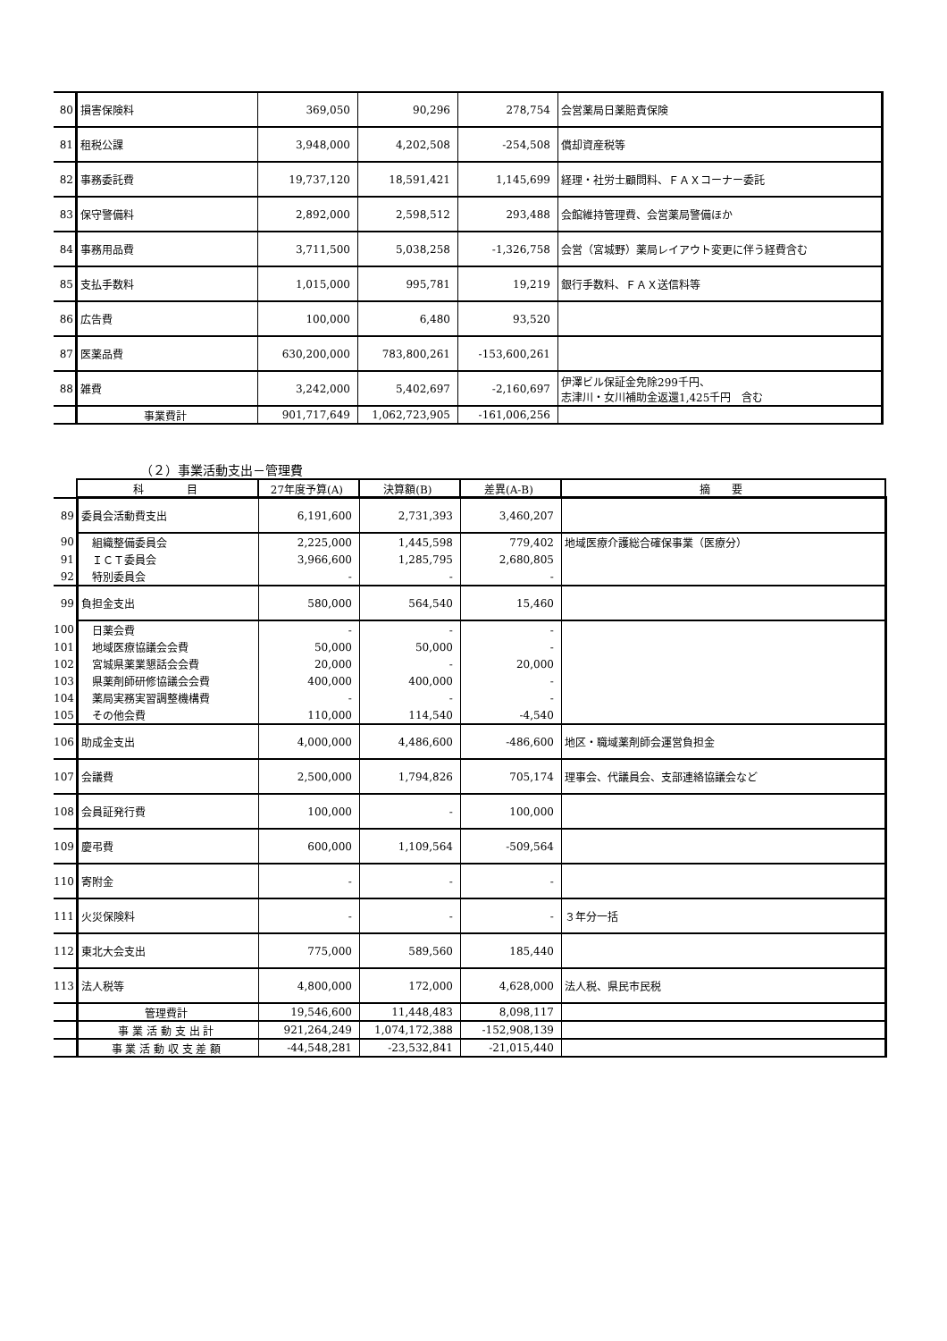| 80 | 損害保険料 | 369,050 | 90,296 | 278,754 | 会営薬局日薬賠責保険 |
| 81 | 租税公課 | 3,948,000 | 4,202,508 | -254,508 | 償却資産税等 |
| 82 | 事務委託費 | 19,737,120 | 18,591,421 | 1,145,699 | 経理・社労士顧問料、ＦＡＸコーナー委託 |
| 83 | 保守警備料 | 2,892,000 | 2,598,512 | 293,488 | 会館維持管理費、会営薬局警備ほか |
| 84 | 事務用品費 | 3,711,500 | 5,038,258 | -1,326,758 | 会営（宮城野）薬局レイアウト変更に伴う経費含む |
| 85 | 支払手数料 | 1,015,000 | 995,781 | 19,219 | 銀行手数料、ＦＡＸ送信料等 |
| 86 | 広告費 | 100,000 | 6,480 | 93,520 | |
| 87 | 医薬品費 | 630,200,000 | 783,800,261 | -153,600,261 | |
| 88 | 雑費 | 3,242,000 | 5,402,697 | -2,160,697 | 伊澤ビル保証金免除299千円、 志津川・女川補助金返還1,425千円 含む |
| | 事業費計 | 901,717,649 | 1,062,723,905 | -161,006,256 | |
（２）事業活動支出－管理費
| | 科 目 | 27年度予算(A) | 決算額(B) | 差異(A-B) | 摘 要 |
| 89 | 委員会活動費支出 | 6,191,600 | 2,731,393 | 3,460,207 | |
| 90 | 組織整備委員会 | 2,225,000 | 1,445,598 | 779,402 | 地域医療介護総合確保事業（医療分） |
| 91 | ＩＣＴ委員会 | 3,966,600 | 1,285,795 | 2,680,805 | |
| 92 | 特別委員会 | - | - | - | |
| 99 | 負担金支出 | 580,000 | 564,540 | 15,460 | |
| 100 | 日薬会費 | - | - | - | |
| 101 | 地域医療協議会会費 | 50,000 | 50,000 | - | |
| 102 | 宮城県薬業懇話会会費 | 20,000 | - | 20,000 | |
| 103 | 県薬剤師研修協議会会費 | 400,000 | 400,000 | - | |
| 104 | 薬局実務実習調整機構費 | - | - | - | |
| 105 | その他会費 | 110,000 | 114,540 | -4,540 | |
| 106 | 助成金支出 | 4,000,000 | 4,486,600 | -486,600 | 地区・職域薬剤師会運営負担金 |
| 107 | 会議費 | 2,500,000 | 1,794,826 | 705,174 | 理事会、代議員会、支部連絡協議会など |
| 108 | 会員証発行費 | 100,000 | - | 100,000 | |
| 109 | 慶弔費 | 600,000 | 1,109,564 | -509,564 | |
| 110 | 寄附金 | - | - | - | |
| 111 | 火災保険料 | - | - | - | ３年分一括 |
| 112 | 東北大会支出 | 775,000 | 589,560 | 185,440 | |
| 113 | 法人税等 | 4,800,000 | 172,000 | 4,628,000 | 法人税、県民市民税 |
| | 管理費計 | 19,546,600 | 11,448,483 | 8,098,117 | |
| | 事 業 活 動 支 出 計 | 921,264,249 | 1,074,172,388 | -152,908,139 | |
| | 事 業 活 動 収 支 差 額 | -44,548,281 | -23,532,841 | -21,015,440 | |